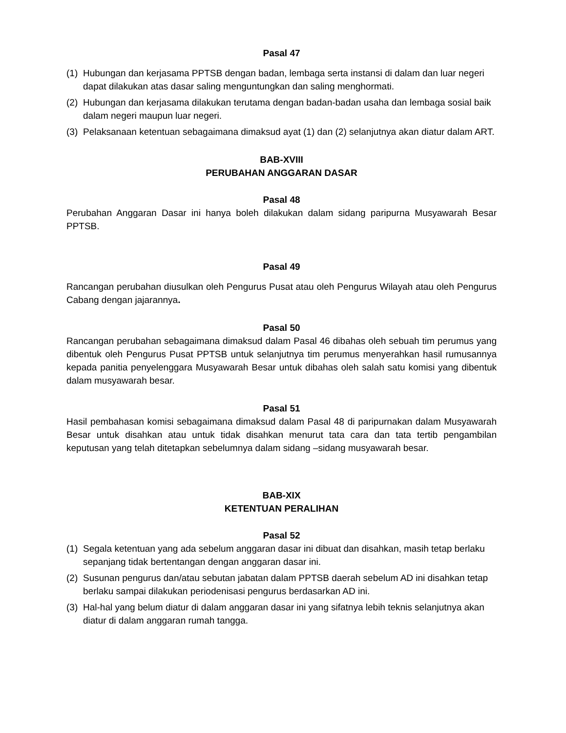Pasal 47
(1) Hubungan dan kerjasama PPTSB dengan badan, lembaga serta instansi di dalam dan luar negeri dapat dilakukan atas dasar saling menguntungkan dan saling menghormati.
(2) Hubungan dan kerjasama dilakukan terutama dengan badan-badan usaha dan lembaga sosial baik dalam negeri maupun luar negeri.
(3) Pelaksanaan ketentuan sebagaimana dimaksud ayat (1) dan (2) selanjutnya akan diatur dalam ART.
BAB-XVIII
PERUBAHAN ANGGARAN DASAR
Pasal 48
Perubahan Anggaran Dasar ini hanya boleh dilakukan dalam sidang paripurna Musyawarah Besar PPTSB.
Pasal 49
Rancangan perubahan diusulkan oleh Pengurus Pusat atau oleh Pengurus Wilayah atau oleh Pengurus Cabang dengan jajarannya.
Pasal 50
Rancangan perubahan sebagaimana dimaksud dalam Pasal 46 dibahas oleh sebuah tim perumus yang dibentuk oleh Pengurus Pusat PPTSB untuk selanjutnya tim perumus menyerahkan hasil rumusannya kepada panitia penyelenggara Musyawarah Besar untuk dibahas oleh salah satu komisi yang dibentuk dalam musyawarah besar.
Pasal 51
Hasil pembahasan komisi sebagaimana dimaksud dalam Pasal 48 di paripurnakan dalam Musyawarah Besar untuk disahkan atau untuk tidak disahkan menurut tata cara dan tata tertib pengambilan keputusan yang telah ditetapkan sebelumnya dalam sidang –sidang musyawarah besar.
BAB-XIX
KETENTUAN PERALIHAN
Pasal 52
(1) Segala ketentuan yang ada sebelum anggaran dasar ini dibuat dan disahkan, masih tetap berlaku sepanjang tidak bertentangan dengan anggaran dasar ini.
(2) Susunan pengurus dan/atau sebutan jabatan dalam PPTSB daerah sebelum AD ini disahkan tetap berlaku sampai dilakukan periodenisasi pengurus berdasarkan AD ini.
(3) Hal-hal yang belum diatur di dalam anggaran dasar ini yang sifatnya lebih teknis selanjutnya akan diatur di dalam anggaran rumah tangga.